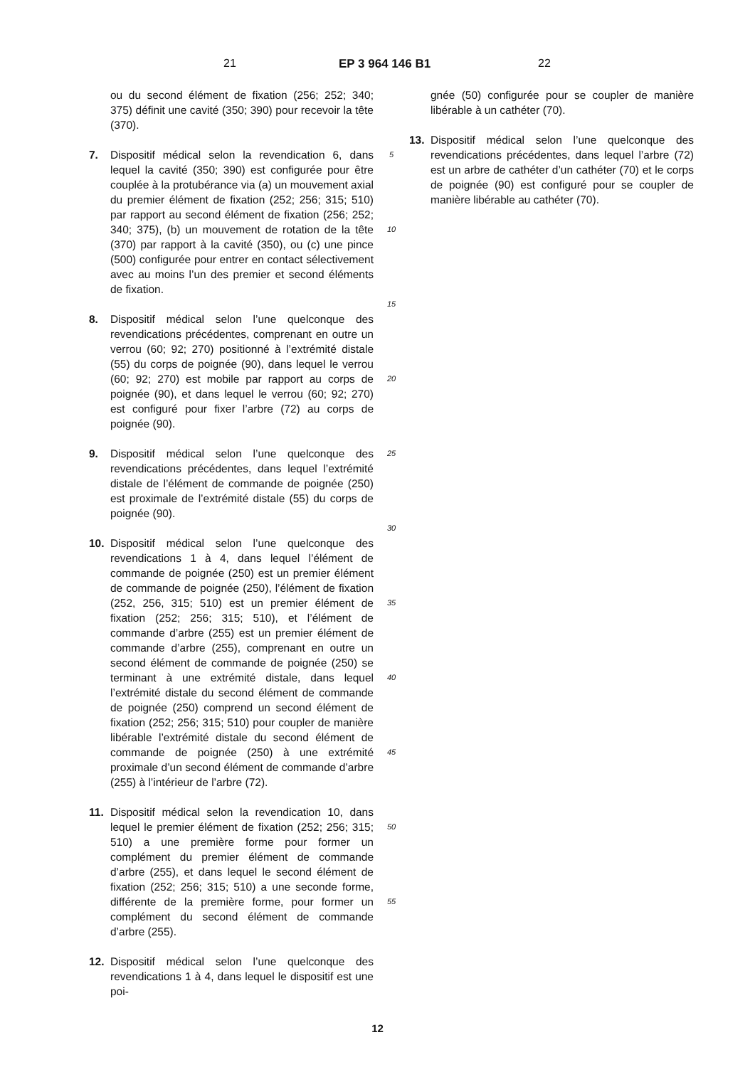21 EP 3 964 146 B1 22
ou du second élément de fixation (256; 252; 340; 375) définit une cavité (350; 390) pour recevoir la tête (370).
7. Dispositif médical selon la revendication 6, dans lequel la cavité (350; 390) est configurée pour être couplée à la protubérance via (a) un mouvement axial du premier élément de fixation (252; 256; 315; 510) par rapport au second élément de fixation (256; 252; 340; 375), (b) un mouvement de rotation de la tête (370) par rapport à la cavité (350), ou (c) une pince (500) configurée pour entrer en contact sélectivement avec au moins l’un des premier et second éléments de fixation.
8. Dispositif médical selon l’une quelconque des revendications précédentes, comprenant en outre un verrou (60; 92; 270) positionné à l’extrémité distale (55) du corps de poignée (90), dans lequel le verrou (60; 92; 270) est mobile par rapport au corps de poignée (90), et dans lequel le verrou (60; 92; 270) est configuré pour fixer l’arbre (72) au corps de poignée (90).
9. Dispositif médical selon l’une quelconque des revendications précédentes, dans lequel l’extrémité distale de l’élément de commande de poignée (250) est proximale de l’extrémité distale (55) du corps de poignée (90).
10. Dispositif médical selon l’une quelconque des revendications 1 à 4, dans lequel l’élément de commande de poignée (250) est un premier élément de commande de poignée (250), l’élément de fixation (252, 256, 315; 510) est un premier élément de fixation (252; 256; 315; 510), et l’élément de commande d’arbre (255) est un premier élément de commande d’arbre (255), comprenant en outre un second élément de commande de poignée (250) se terminant à une extrémité distale, dans lequel l’extrémité distale du second élément de commande de poignée (250) comprend un second élément de fixation (252; 256; 315; 510) pour coupler de manière libérable l’extrémité distale du second élément de commande de poignée (250) à une extrémité proximale d’un second élément de commande d’arbre (255) à l’intérieur de l’arbre (72).
11. Dispositif médical selon la revendication 10, dans lequel le premier élément de fixation (252; 256; 315; 510) a une première forme pour former un complément du premier élément de commande d’arbre (255), et dans lequel le second élément de fixation (252; 256; 315; 510) a une seconde forme, différente de la première forme, pour former un complément du second élément de commande d’arbre (255).
12. Dispositif médical selon l’une quelconque des revendications 1 à 4, dans lequel le dispositif est une poi-
5
10
15
20
25
30
35
40
45
50
55
gnée (50) configurée pour se coupler de manière libérable à un cathéter (70).
13. Dispositif médical selon l’une quelconque des revendications précédentes, dans lequel l’arbre (72) est un arbre de cathéter d’un cathéter (70) et le corps de poignée (90) est configuré pour se coupler de manière libérable au cathéter (70).
12